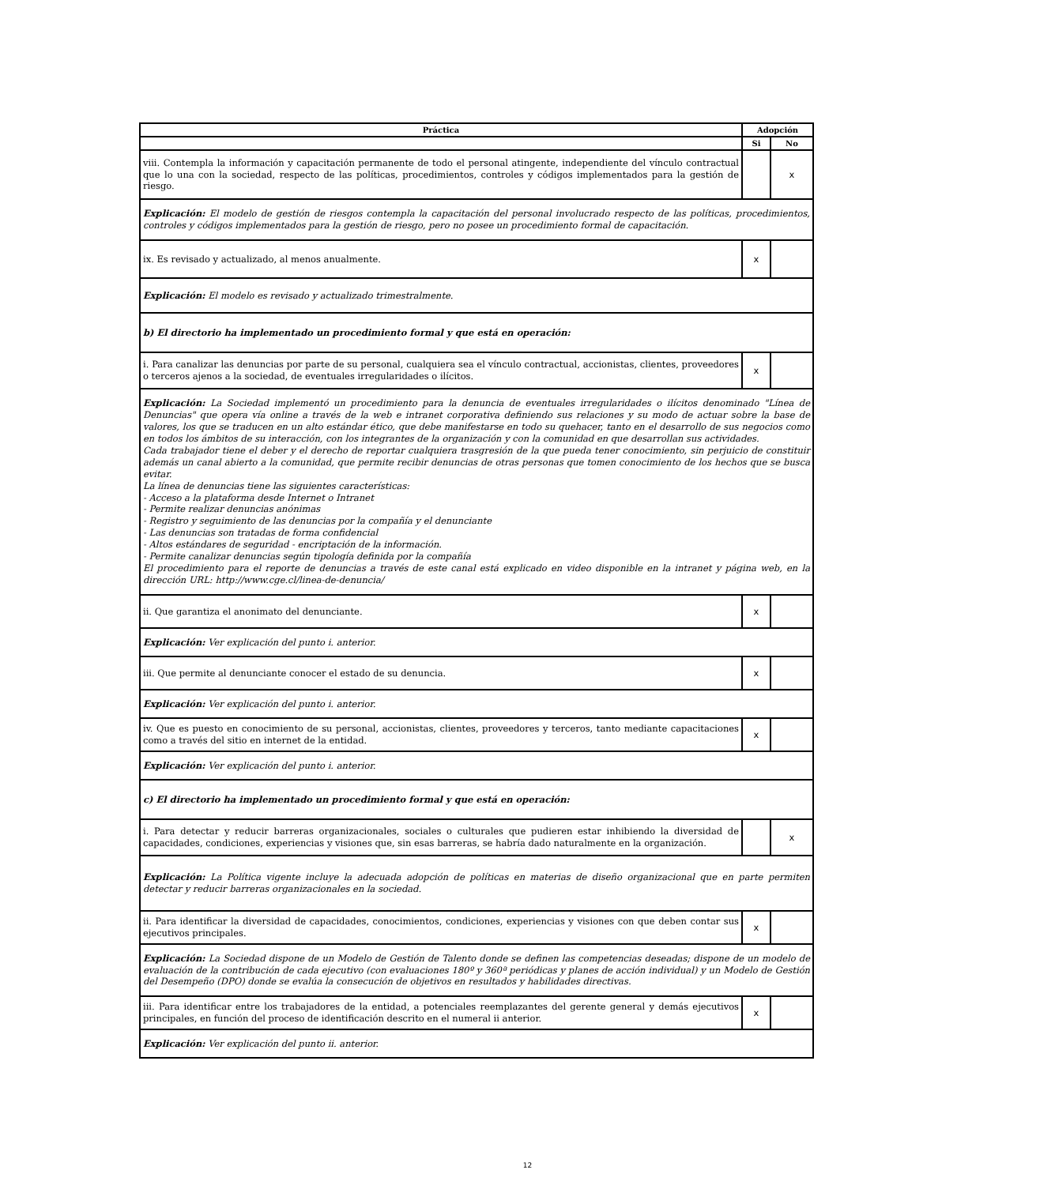| Práctica | Adopción | |
| --- | --- | --- |
| | Si | No |
| viii. Contempla la información y capacitación permanente de todo el personal atingente, independiente del vínculo contractual que lo una con la sociedad, respecto de las políticas, procedimientos, controles y códigos implementados para la gestión de riesgo. | | x |
| Explicación: El modelo de gestión de riesgos contempla la capacitación del personal involucrado respecto de las políticas, procedimientos, controles y códigos implementados para la gestión de riesgo, pero no posee un procedimiento formal de capacitación. | | |
| ix. Es revisado y actualizado, al menos anualmente. | x | |
| Explicación: El modelo es revisado y actualizado trimestralmente. | | |
| b) El directorio ha implementado un procedimiento formal y que está en operación: | | |
| i. Para canalizar las denuncias por parte de su personal, cualquiera sea el vínculo contractual, accionistas, clientes, proveedores o terceros ajenos a la sociedad, de eventuales irregularidades o ilícitos. | x | |
| Explicación: La Sociedad implementó un procedimiento para la denuncia de eventuales irregularidades o ilícitos denominado "Línea de Denuncias" que opera vía online a través de la web e intranet corporativa definiendo sus relaciones y su modo de actuar sobre la base de valores, los que se traducen en un alto estándar ético, que debe manifestarse en todo su quehacer, tanto en el desarrollo de sus negocios como en todos los ámbitos de su interacción, con los integrantes de la organización y con la comunidad en que desarrollan sus actividades. Cada trabajador tiene el deber y el derecho de reportar cualquiera trasgresión de la que pueda tener conocimiento, sin perjuicio de constituir además un canal abierto a la comunidad, que permite recibir denuncias de otras personas que tomen conocimiento de los hechos que se busca evitar. La línea de denuncias tiene las siguientes características: - Acceso a la plataforma desde Internet o Intranet - Permite realizar denuncias anónimas - Registro y seguimiento de las denuncias por la compañía y el denunciante - Las denuncias son tratadas de forma confidencial - Altos estándares de seguridad - encriptación de la información. - Permite canalizar denuncias según tipología definida por la compañía El procedimiento para el reporte de denuncias a través de este canal está explicado en video disponible en la intranet y página web, en la dirección URL: http://www.cge.cl/linea-de-denuncia/ | | |
| ii. Que garantiza el anonimato del denunciante. | x | |
| Explicación: Ver explicación del punto i. anterior. | | |
| iii. Que permite al denunciante conocer el estado de su denuncia. | x | |
| Explicación: Ver explicación del punto i. anterior. | | |
| iv. Que es puesto en conocimiento de su personal, accionistas, clientes, proveedores y terceros, tanto mediante capacitaciones como a través del sitio en internet de la entidad. | x | |
| Explicación: Ver explicación del punto i. anterior. | | |
| c) El directorio ha implementado un procedimiento formal y que está en operación: | | |
| i. Para detectar y reducir barreras organizacionales, sociales o culturales que pudieren estar inhibiendo la diversidad de capacidades, condiciones, experiencias y visiones que, sin esas barreras, se habría dado naturalmente en la organización. | | x |
| Explicación: La Política vigente incluye la adecuada adopción de políticas en materias de diseño organizacional que en parte permiten detectar y reducir barreras organizacionales en la sociedad. | | |
| ii. Para identificar la diversidad de capacidades, conocimientos, condiciones, experiencias y visiones con que deben contar sus ejecutivos principales. | x | |
| Explicación: La Sociedad dispone de un Modelo de Gestión de Talento donde se definen las competencias deseadas; dispone de un modelo de evaluación de la contribución de cada ejecutivo (con evaluaciones 180º y 360ª periódicas y planes de acción individual) y un Modelo de Gestión del Desempeño (DPO) donde se evalúa la consecución de objetivos en resultados y habilidades directivas. | | |
| iii. Para identificar entre los trabajadores de la entidad, a potenciales reemplazantes del gerente general y demás ejecutivos principales, en función del proceso de identificación descrito en el numeral ii anterior. | x | |
| Explicación: Ver explicación del punto ii. anterior. | | |
12